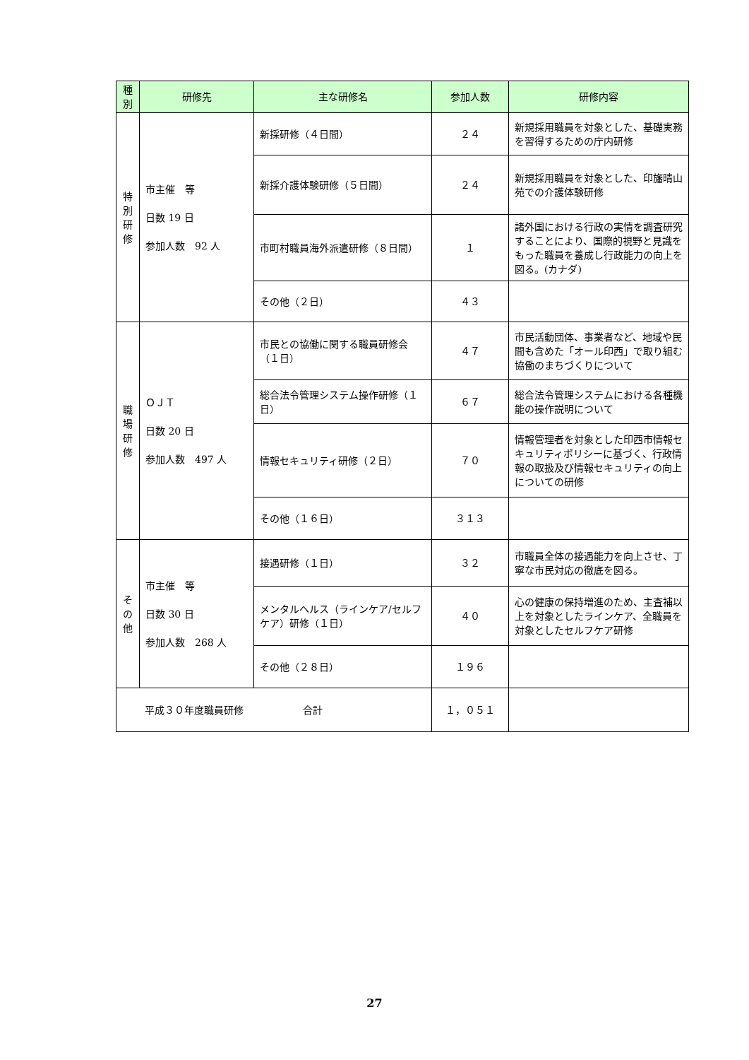| 種 別 | 研修先 | 主な研修名 | 参加人数 | 研修内容 |
| --- | --- | --- | --- | --- |
| 特 別 研 修 | 市主催 等 日数 19 日 参加人数 92 人 | 新採研修（４日間） | ２４ | 新規採用職員を対象とした、基礎実務を習得するための庁内研修 |
| | | 新採介護体験研修（５日間） | ２４ | 新規採用職員を対象とした、印旛晴山苑での介護体験研修 |
| | | 市町村職員海外派遣研修（８日間） | １ | 諸外国における行政の実情を調査研究することにより、国際的視野と見識をもった職員を養成し行政能力の向上を図る。(カナダ) |
| | | その他（２日） | ４３ | |
| 職 場 研 修 | ＯＪＴ 日数 20 日 参加人数 497 人 | 市民との協働に関する職員研修会（１日） | ４７ | 市民活動団体、事業者など、地域や民間も含めた「オール印西」で取り組む協働のまちづくりについて |
| | | 総合法令管理システム操作研修（１日） | ６７ | 総合法令管理システムにおける各種機能の操作説明について |
| | | 情報セキュリティ研修（２日） | ７０ | 情報管理者を対象とした印西市情報セキュリティポリシーに基づく、行政情報の取扱及び情報セキュリティの向上についての研修 |
| | | その他（１６日） | ３１３ | |
| そ の 他 | 市主催 等 日数 30 日 参加人数 268 人 | 接遇研修（１日） | ３２ | 市職員全体の接遇能力を向上させ、丁寧な市民対応の徹底を図る。 |
| | | メンタルヘルス（ラインケア/セルフケア）研修（１日） | ４０ | 心の健康の保持増進のため、主査補以上を対象としたラインケア、全職員を対象としたセルフケア研修 |
| | | その他（２８日） | １９６ | |
| 平成３０年度職員研修 合計 | | | １，０５１ | |
27